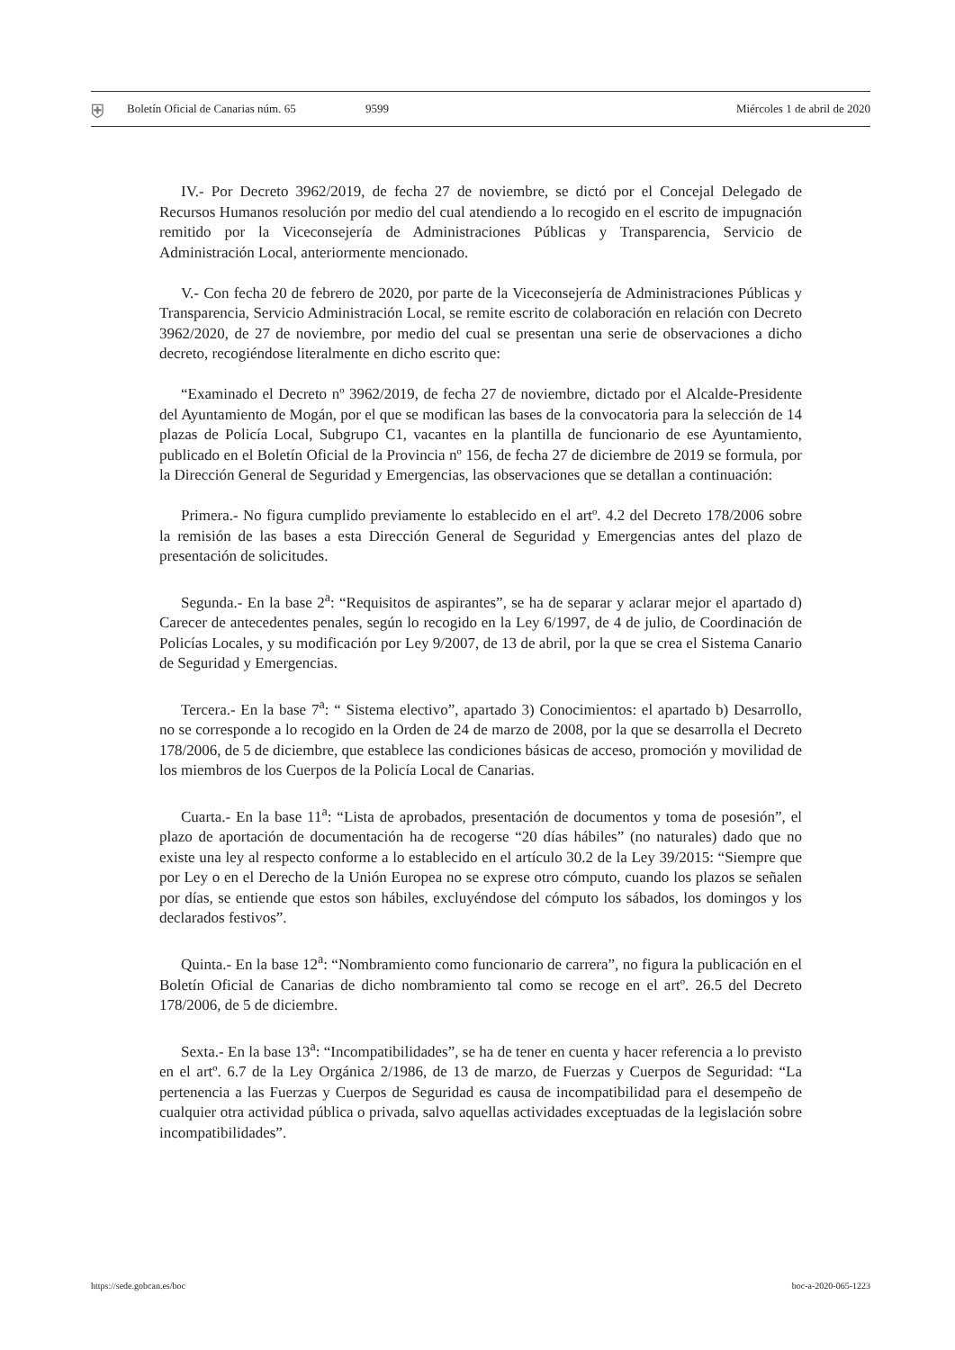⛨ Boletín Oficial de Canarias núm. 65 9599 Miércoles 1 de abril de 2020
IV.- Por Decreto 3962/2019, de fecha 27 de noviembre, se dictó por el Concejal Delegado de Recursos Humanos resolución por medio del cual atendiendo a lo recogido en el escrito de impugnación remitido por la Viceconsejería de Administraciones Públicas y Transparencia, Servicio de Administración Local, anteriormente mencionado.
V.- Con fecha 20 de febrero de 2020, por parte de la Viceconsejería de Administraciones Públicas y Transparencia, Servicio Administración Local, se remite escrito de colaboración en relación con Decreto 3962/2020, de 27 de noviembre, por medio del cual se presentan una serie de observaciones a dicho decreto, recogiéndose literalmente en dicho escrito que:
“Examinado el Decreto nº 3962/2019, de fecha 27 de noviembre, dictado por el Alcalde-Presidente del Ayuntamiento de Mogán, por el que se modifican las bases de la convocatoria para la selección de 14 plazas de Policía Local, Subgrupo C1, vacantes en la plantilla de funcionario de ese Ayuntamiento, publicado en el Boletín Oficial de la Provincia nº 156, de fecha 27 de diciembre de 2019 se formula, por la Dirección General de Seguridad y Emergencias, las observaciones que se detallan a continuación:
Primera.- No figura cumplido previamente lo establecido en el artº. 4.2 del Decreto 178/2006 sobre la remisión de las bases a esta Dirección General de Seguridad y Emergencias antes del plazo de presentación de solicitudes.
Segunda.- En la base 2<sup>a</sup>: “Requisitos de aspirantes”, se ha de separar y aclarar mejor el apartado d) Carecer de antecedentes penales, según lo recogido en la Ley 6/1997, de 4 de julio, de Coordinación de Policías Locales, y su modificación por Ley 9/2007, de 13 de abril, por la que se crea el Sistema Canario de Seguridad y Emergencias.
Tercera.- En la base 7<sup>a</sup>: “ Sistema electivo”, apartado 3) Conocimientos: el apartado b) Desarrollo, no se corresponde a lo recogido en la Orden de 24 de marzo de 2008, por la que se desarrolla el Decreto 178/2006, de 5 de diciembre, que establece las condiciones básicas de acceso, promoción y movilidad de los miembros de los Cuerpos de la Policía Local de Canarias.
Cuarta.- En la base 11<sup>a</sup>: “Lista de aprobados, presentación de documentos y toma de posesión”, el plazo de aportación de documentación ha de recogerse “20 días hábiles” (no naturales) dado que no existe una ley al respecto conforme a lo establecido en el artículo 30.2 de la Ley 39/2015: “Siempre que por Ley o en el Derecho de la Unión Europea no se exprese otro cómputo, cuando los plazos se señalen por días, se entiende que estos son hábiles, excluyéndose del cómputo los sábados, los domingos y los declarados festivos”.
Quinta.- En la base 12<sup>a</sup>: “Nombramiento como funcionario de carrera”, no figura la publicación en el Boletín Oficial de Canarias de dicho nombramiento tal como se recoge en el artº. 26.5 del Decreto 178/2006, de 5 de diciembre.
Sexta.- En la base 13<sup>a</sup>: “Incompatibilidades”, se ha de tener en cuenta y hacer referencia a lo previsto en el artº. 6.7 de la Ley Orgánica 2/1986, de 13 de marzo, de Fuerzas y Cuerpos de Seguridad: “La pertenencia a las Fuerzas y Cuerpos de Seguridad es causa de incompatibilidad para el desempeño de cualquier otra actividad pública o privada, salvo aquellas actividades exceptuadas de la legislación sobre incompatibilidades”.
https://sede.gobcan.es/boc boc-a-2020-065-1223